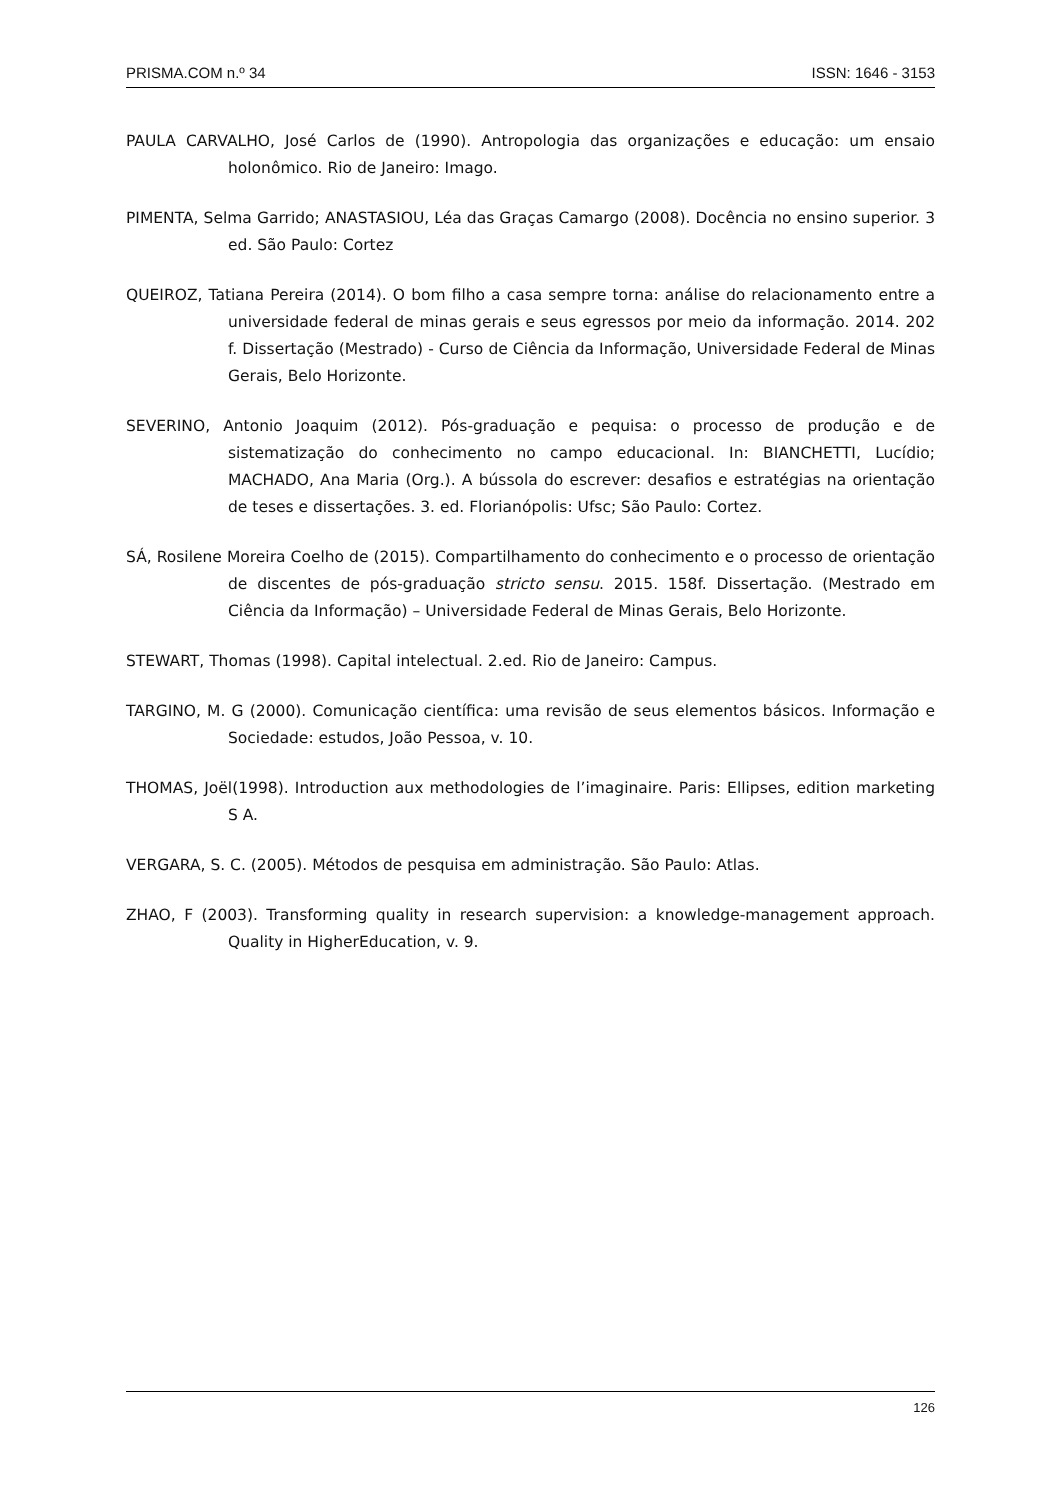PRISMA.COM n.º 34 ISSN: 1646 - 3153
PAULA CARVALHO, José Carlos de (1990). Antropologia das organizações e educação: um ensaio holonômico. Rio de Janeiro: Imago.
PIMENTA, Selma Garrido; ANASTASIOU, Léa das Graças Camargo (2008). Docência no ensino superior. 3 ed. São Paulo: Cortez
QUEIROZ, Tatiana Pereira (2014). O bom filho a casa sempre torna: análise do relacionamento entre a universidade federal de minas gerais e seus egressos por meio da informação. 2014. 202 f. Dissertação (Mestrado) - Curso de Ciência da Informação, Universidade Federal de Minas Gerais, Belo Horizonte.
SEVERINO, Antonio Joaquim (2012). Pós-graduação e pequisa: o processo de produção e de sistematização do conhecimento no campo educacional. In: BIANCHETTI, Lucídio; MACHADO, Ana Maria (Org.). A bússola do escrever: desafios e estratégias na orientação de teses e dissertações. 3. ed. Florianópolis: Ufsc; São Paulo: Cortez.
SÁ, Rosilene Moreira Coelho de (2015). Compartilhamento do conhecimento e o processo de orientação de discentes de pós-graduação stricto sensu. 2015. 158f. Dissertação. (Mestrado em Ciência da Informação) – Universidade Federal de Minas Gerais, Belo Horizonte.
STEWART, Thomas (1998). Capital intelectual. 2.ed. Rio de Janeiro: Campus.
TARGINO, M. G (2000). Comunicação científica: uma revisão de seus elementos básicos. Informação e Sociedade: estudos, João Pessoa, v. 10.
THOMAS, Joël(1998). Introduction aux methodologies de l’imaginaire. Paris: Ellipses, edition marketing S A.
VERGARA, S. C. (2005). Métodos de pesquisa em administração. São Paulo: Atlas.
ZHAO, F (2003). Transforming quality in research supervision: a knowledge-management approach. Quality in HigherEducation, v. 9.
126